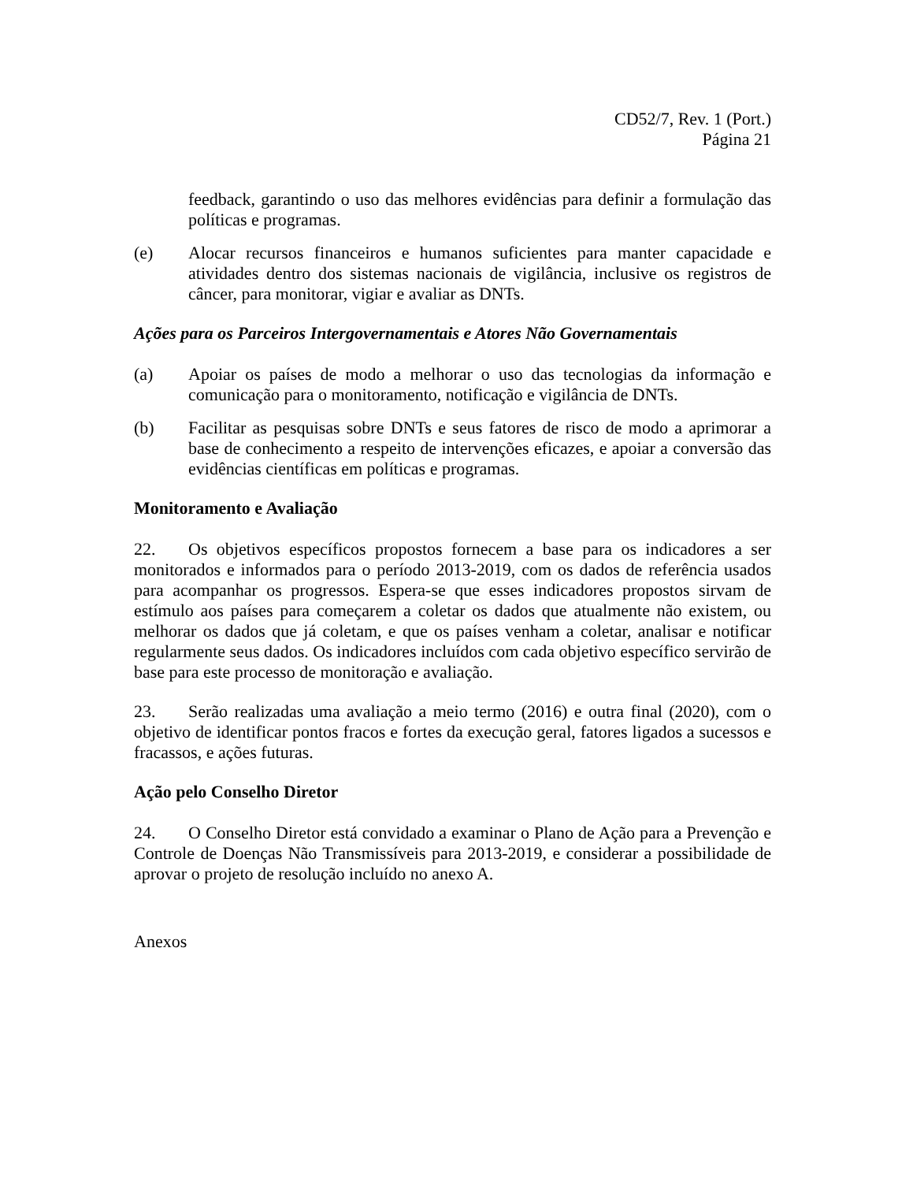CD52/7, Rev. 1 (Port.)
Página 21
feedback, garantindo o uso das melhores evidências para definir a formulação das políticas e programas.
(e) Alocar recursos financeiros e humanos suficientes para manter capacidade e atividades dentro dos sistemas nacionais de vigilância, inclusive os registros de câncer, para monitorar, vigiar e avaliar as DNTs.
Ações para os Parceiros Intergovernamentais e Atores Não Governamentais
(a) Apoiar os países de modo a melhorar o uso das tecnologias da informação e comunicação para o monitoramento, notificação e vigilância de DNTs.
(b) Facilitar as pesquisas sobre DNTs e seus fatores de risco de modo a aprimorar a base de conhecimento a respeito de intervenções eficazes, e apoiar a conversão das evidências científicas em políticas e programas.
Monitoramento e Avaliação
22. Os objetivos específicos propostos fornecem a base para os indicadores a ser monitorados e informados para o período 2013-2019, com os dados de referência usados para acompanhar os progressos. Espera-se que esses indicadores propostos sirvam de estímulo aos países para começarem a coletar os dados que atualmente não existem, ou melhorar os dados que já coletam, e que os países venham a coletar, analisar e notificar regularmente seus dados. Os indicadores incluídos com cada objetivo específico servirão de base para este processo de monitoração e avaliação.
23. Serão realizadas uma avaliação a meio termo (2016) e outra final (2020), com o objetivo de identificar pontos fracos e fortes da execução geral, fatores ligados a sucessos e fracassos, e ações futuras.
Ação pelo Conselho Diretor
24. O Conselho Diretor está convidado a examinar o Plano de Ação para a Prevenção e Controle de Doenças Não Transmissíveis para 2013-2019, e considerar a possibilidade de aprovar o projeto de resolução incluído no anexo A.
Anexos